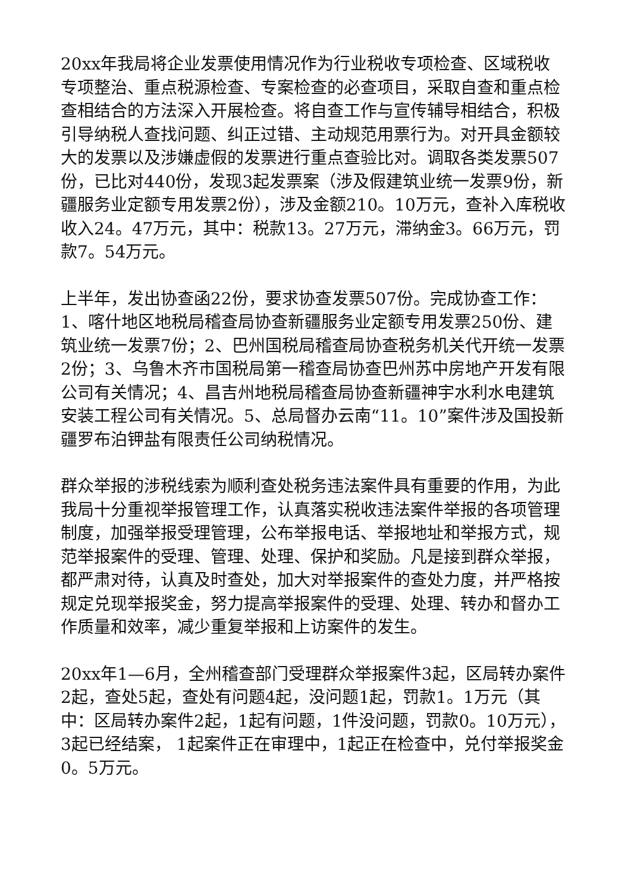20xx年我局将企业发票使用情况作为行业税收专项检查、区域税收专项整治、重点税源检查、专案检查的必查项目，采取自查和重点检查相结合的方法深入开展检查。将自查工作与宣传辅导相结合，积极引导纳税人查找问题、纠正过错、主动规范用票行为。对开具金额较大的发票以及涉嫌虚假的发票进行重点查验比对。调取各类发票507份，已比对440份，发现3起发票案（涉及假建筑业统一发票9份，新疆服务业定额专用发票2份），涉及金额210。10万元，查补入库税收收入24。47万元，其中：税款13。27万元，滞纳金3。66万元，罚款7。54万元。
上半年，发出协查函22份，要求协查发票507份。完成协查工作：1、喀什地区地税局稽查局协查新疆服务业定额专用发票250份、建筑业统一发票7份；2、巴州国税局稽查局协查税务机关代开统一发票2份；3、乌鲁木齐市国税局第一稽查局协查巴州苏中房地产开发有限公司有关情况；4、昌吉州地税局稽查局协查新疆神宇水利水电建筑安装工程公司有关情况。5、总局督办云南“11。10”案件涉及国投新疆罗布泊钾盐有限责任公司纳税情况。
群众举报的涉税线索为顺利查处税务违法案件具有重要的作用，为此我局十分重视举报管理工作，认真落实税收违法案件举报的各项管理制度，加强举报受理管理，公布举报电话、举报地址和举报方式，规范举报案件的受理、管理、处理、保护和奖励。凡是接到群众举报，都严肃对待，认真及时查处，加大对举报案件的查处力度，并严格按规定兑现举报奖金，努力提高举报案件的受理、处理、转办和督办工作质量和效率，减少重复举报和上访案件的发生。
20xx年1—6月，全州稽查部门受理群众举报案件3起，区局转办案件2起，查处5起，查处有问题4起，没问题1起，罚款1。1万元（其中：区局转办案件2起，1起有问题，1件没问题，罚款0。10万元），3起已经结案， 1起案件正在审理中，1起正在检查中，兑付举报奖金0。5万元。